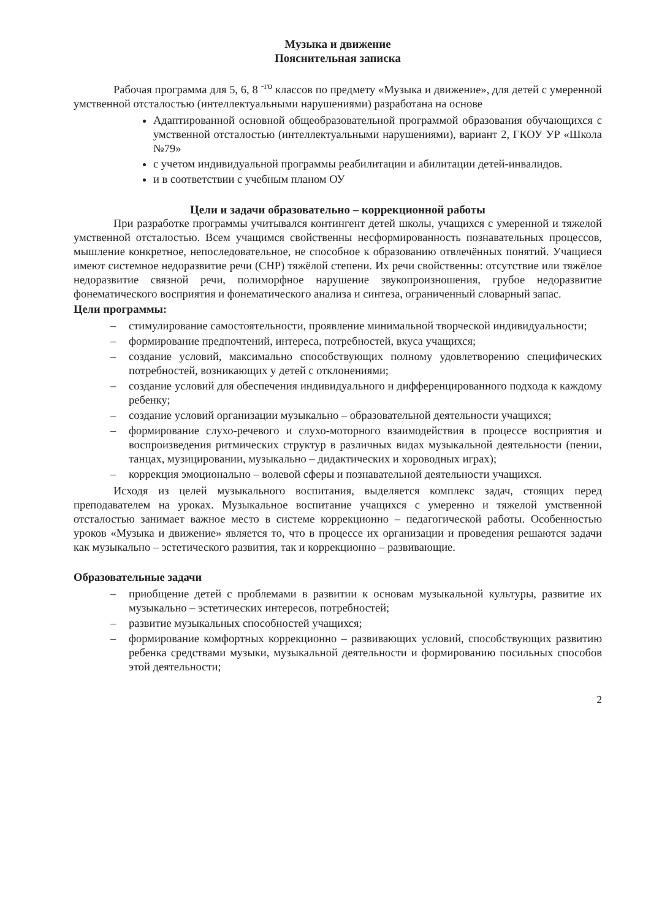Музыка и движение
Пояснительная записка
Рабочая программа для 5, 6, 8 <sup>-го</sup> классов по предмету «Музыка и движение», для детей с умеренной умственной отсталостью (интеллектуальными нарушениями) разработана на основе
Адаптированной основной общеобразовательной программой образования обучающихся с умственной отсталостью (интеллектуальными нарушениями), вариант 2, ГКОУ УР «Школа №79»
с учетом индивидуальной программы реабилитации и абилитации детей-инвалидов.
и в соответствии с учебным планом ОУ
Цели и задачи образовательно – коррекционной работы
При разработке программы учитывался контингент детей школы, учащихся с умеренной и тяжелой умственной отсталостью. Всем учащимся свойственны несформированность познавательных процессов, мышление конкретное, непоследовательное, не способное к образованию отвлечённых понятий. Учащиеся имеют системное недоразвитие речи (СНР) тяжёлой степени. Их речи свойственны: отсутствие или тяжёлое недоразвитие связной речи, полиморфное нарушение звукопроизношения, грубое недоразвитие фонематического восприятия и фонематического анализа и синтеза, ограниченный словарный запас.
Цели программы:
– стимулирование самостоятельности, проявление минимальной творческой индивидуальности;
– формирование предпочтений, интереса, потребностей, вкуса учащихся;
– создание условий, максимально способствующих полному удовлетворению специфических потребностей, возникающих у детей с отклонениями;
– создание условий для обеспечения индивидуального и дифференцированного подхода к каждому ребенку;
– создание условий организации музыкально – образовательной деятельности учащихся;
– формирование слухо-речевого и слухо-моторного взаимодействия в процессе восприятия и воспроизведения ритмических структур в различных видах музыкальной деятельности (пении, танцах, музицировании, музыкально – дидактических и хороводных играх);
– коррекция эмоционально – волевой сферы и познавательной деятельности учащихся.
Исходя из целей музыкального воспитания, выделяется комплекс задач, стоящих перед преподавателем на уроках. Музыкальное воспитание учащихся с умеренно и тяжелой умственной отсталостью занимает важное место в системе коррекционно – педагогической работы. Особенностью уроков «Музыка и движение» является то, что в процессе их организации и проведения решаются задачи как музыкально – эстетического развития, так и коррекционно – развивающие.
Образовательные задачи
– приобщение детей с проблемами в развитии к основам музыкальной культуры, развитие их музыкально – эстетических интересов, потребностей;
– развитие музыкальных способностей учащихся;
– формирование комфортных коррекционно – развивающих условий, способствующих развитию ребенка средствами музыки, музыкальной деятельности и формированию посильных способов этой деятельности;
2